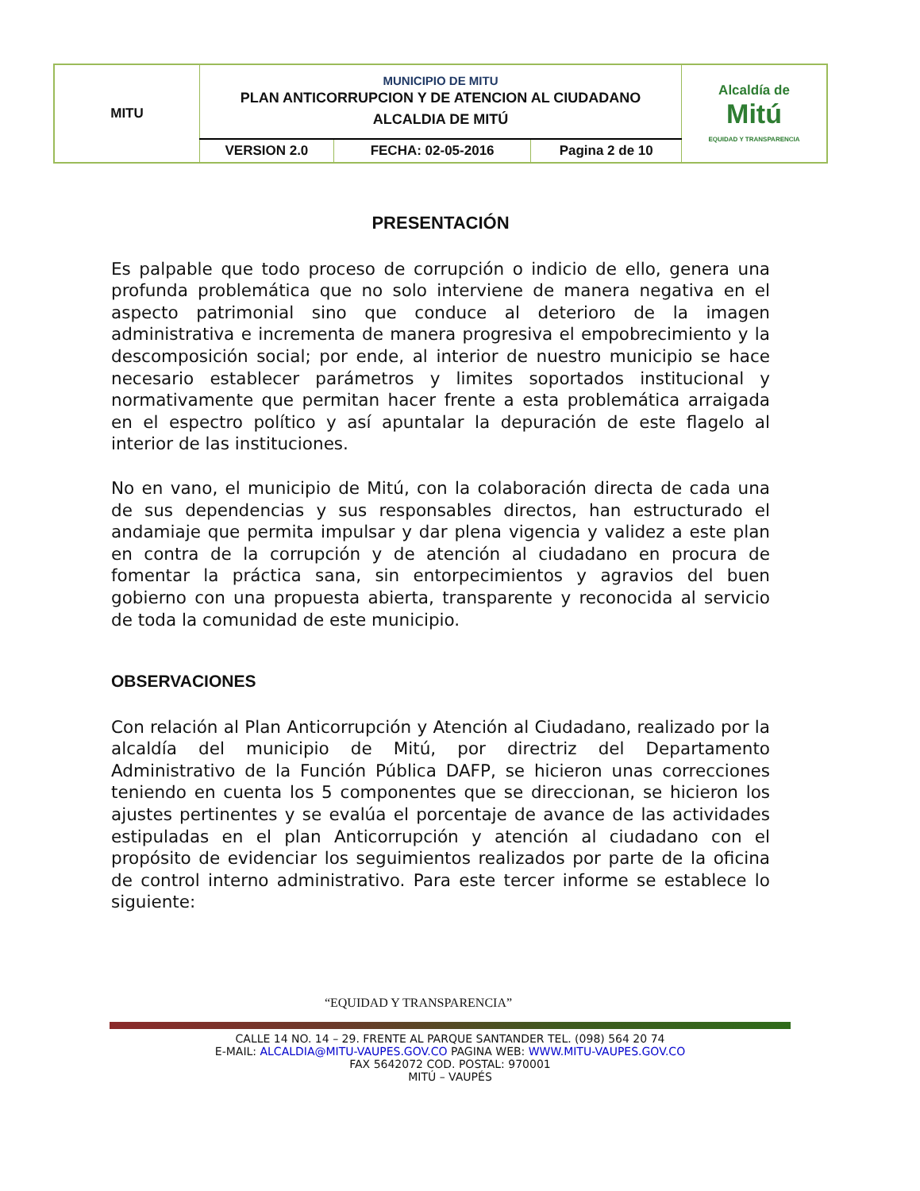| MITU | MUNICIPIO DE MITU PLAN ANTICORRUPCION Y DE ATENCION AL CIUDADANO ALCALDIA DE MITÚ | | | Alcaldía de Mitú EQUIDAD Y TRANSPARENCIA |
| | VERSION 2.0 | FECHA: 02-05-2016 | Pagina 2 de 10 | |
PRESENTACIÓN
Es palpable que todo proceso de corrupción o indicio de ello, genera una profunda problemática que no solo interviene de manera negativa en el aspecto patrimonial sino que conduce al deterioro de la imagen administrativa e incrementa de manera progresiva el empobrecimiento y la descomposición social; por ende, al interior de nuestro municipio se hace necesario establecer parámetros y limites soportados institucional y normativamente que permitan hacer frente a esta problemática arraigada en el espectro político y así apuntalar la depuración de este flagelo al interior de las instituciones.
No en vano, el municipio de Mitú, con la colaboración directa de cada una de sus dependencias y sus responsables directos, han estructurado el andamiaje que permita impulsar y dar plena vigencia y validez a este plan en contra de la corrupción y de atención al ciudadano en procura de fomentar la práctica sana, sin entorpecimientos y agravios del buen gobierno con una propuesta abierta, transparente y reconocida al servicio de toda la comunidad de este municipio.
OBSERVACIONES
Con relación al Plan Anticorrupción y Atención al Ciudadano, realizado por la alcaldía del municipio de Mitú, por directriz del Departamento Administrativo de la Función Pública DAFP, se hicieron unas correcciones teniendo en cuenta los 5 componentes que se direccionan, se hicieron los ajustes pertinentes y se evalúa el porcentaje de avance de las actividades estipuladas en el plan Anticorrupción y atención al ciudadano con el propósito de evidenciar los seguimientos realizados por parte de la oficina de control interno administrativo. Para este tercer informe se establece lo siguiente:
“EQUIDAD Y TRANSPARENCIA”
CALLE 14 NO. 14 – 29. FRENTE AL PARQUE SANTANDER TEL. (098) 564 20 74
E-MAIL: ALCALDIA@MITU-VAUPES.GOV.CO PAGINA WEB: WWW.MITU-VAUPES.GOV.CO
FAX 5642072 COD. POSTAL: 970001
MITÚ – VAUPÉS